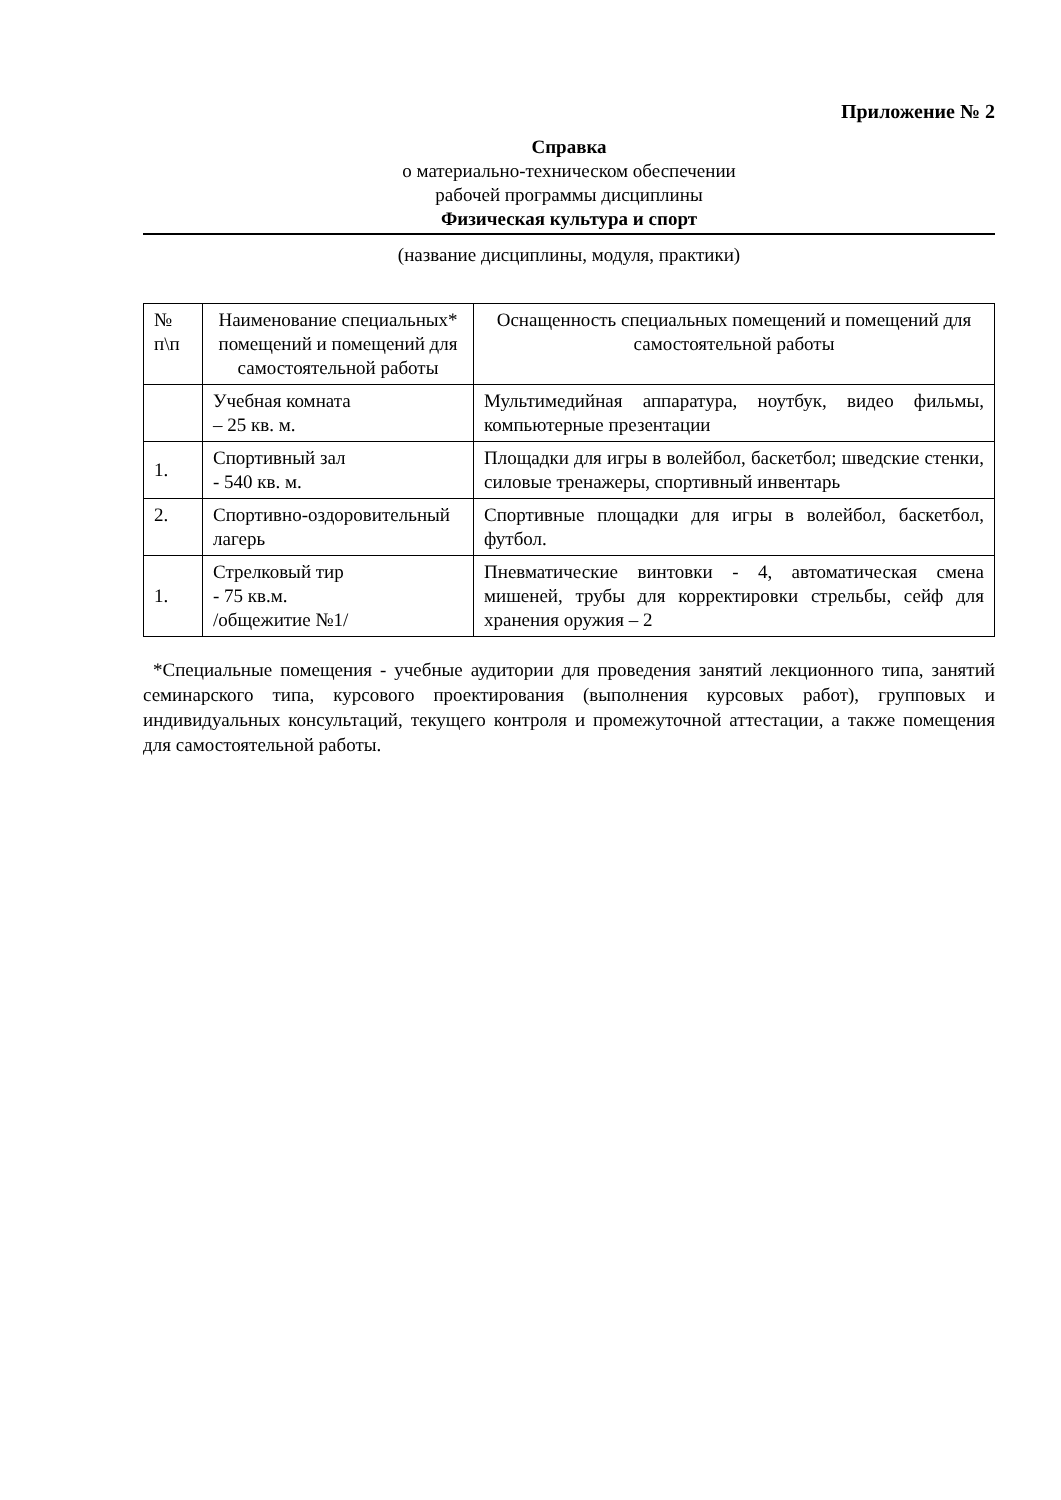Приложение № 2
Справка
о материально-техническом обеспечении
рабочей программы дисциплины
Физическая культура и спорт
(название дисциплины, модуля, практики)
| № п\п | Наименование специальных* помещений и помещений для самостоятельной работы | Оснащенность специальных помещений и помещений для самостоятельной работы |
| --- | --- | --- |
| | Учебная комната – 25 кв. м. | Мультимедийная аппаратура, ноутбук, видео фильмы, компьютерные презентации |
| 1. | Спортивный зал - 540 кв. м. | Площадки для игры в волейбол, баскетбол; шведские стенки, силовые тренажеры, спортивный инвентарь |
| 2. | Спортивно-оздоровительный лагерь | Спортивные площадки для игры в волейбол, баскетбол, футбол. |
| 1. | Стрелковый тир - 75 кв.м. /общежитие №1/ | Пневматические винтовки - 4, автоматическая смена мишеней, трубы для корректировки стрельбы, сейф для хранения оружия – 2 |
*Специальные помещения - учебные аудитории для проведения занятий лекционного типа, занятий семинарского типа, курсового проектирования (выполнения курсовых работ), групповых и индивидуальных консультаций, текущего контроля и промежуточной аттестации, а также помещения для самостоятельной работы.